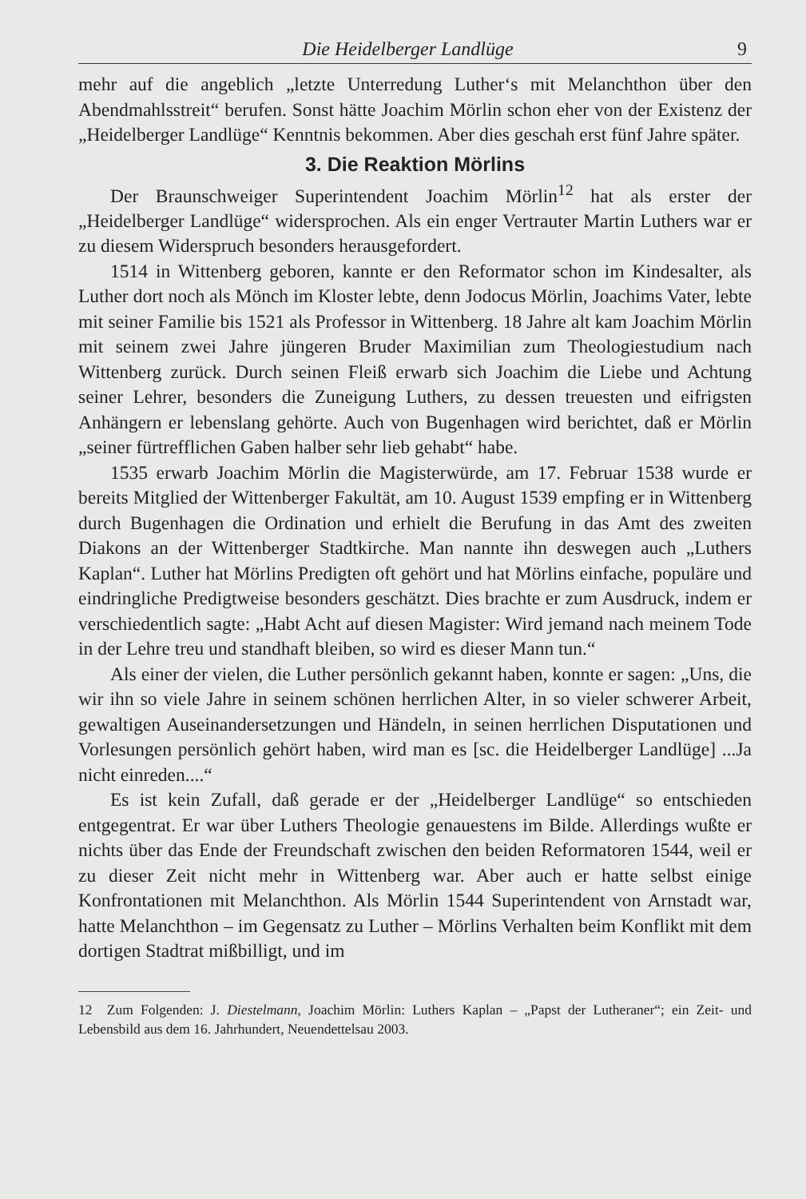Die Heidelberger Landlüge 9
mehr auf die angeblich „letzte Unterredung Luther‘s mit Melanchthon über den Abendmahlsstreit“ berufen. Sonst hätte Joachim Mörlin schon eher von der Existenz der „Heidelberger Landlüge“ Kenntnis bekommen. Aber dies geschah erst fünf Jahre später.
3. Die Reaktion Mörlins
Der Braunschweiger Superintendent Joachim Mörlin<sup>12</sup> hat als erster der „Heidelberger Landlüge“ widersprochen. Als ein enger Vertrauter Martin Luthers war er zu diesem Widerspruch besonders herausgefordert.
1514 in Wittenberg geboren, kannte er den Reformator schon im Kindesalter, als Luther dort noch als Mönch im Kloster lebte, denn Jodocus Mörlin, Joachims Vater, lebte mit seiner Familie bis 1521 als Professor in Wittenberg. 18 Jahre alt kam Joachim Mörlin mit seinem zwei Jahre jüngeren Bruder Maximilian zum Theologiestudium nach Wittenberg zurück. Durch seinen Fleiß erwarb sich Joachim die Liebe und Achtung seiner Lehrer, besonders die Zuneigung Luthers, zu dessen treuesten und eifrigsten Anhängern er lebenslang gehörte. Auch von Bugenhagen wird berichtet, daß er Mörlin „seiner fürtrefflichen Gaben halber sehr lieb gehabt“ habe.
1535 erwarb Joachim Mörlin die Magisterwürde, am 17. Februar 1538 wurde er bereits Mitglied der Wittenberger Fakultät, am 10. August 1539 empfing er in Wittenberg durch Bugenhagen die Ordination und erhielt die Berufung in das Amt des zweiten Diakons an der Wittenberger Stadtkirche. Man nannte ihn deswegen auch „Luthers Kaplan“. Luther hat Mörlins Predigten oft gehört und hat Mörlins einfache, populäre und eindringliche Predigtweise besonders geschätzt. Dies brachte er zum Ausdruck, indem er verschiedentlich sagte: „Habt Acht auf diesen Magister: Wird jemand nach meinem Tode in der Lehre treu und standhaft bleiben, so wird es dieser Mann tun.“
Als einer der vielen, die Luther persönlich gekannt haben, konnte er sagen: „Uns, die wir ihn so viele Jahre in seinem schönen herrlichen Alter, in so vieler schwerer Arbeit, gewaltigen Auseinandersetzungen und Händeln, in seinen herrlichen Disputationen und Vorlesungen persönlich gehört haben, wird man es [sc. die Heidelberger Landlüge] ...Ja nicht einreden....“
Es ist kein Zufall, daß gerade er der „Heidelberger Landlüge“ so entschieden entgegentrat. Er war über Luthers Theologie genauestens im Bilde. Allerdings wußte er nichts über das Ende der Freundschaft zwischen den beiden Reformatoren 1544, weil er zu dieser Zeit nicht mehr in Wittenberg war. Aber auch er hatte selbst einige Konfrontationen mit Melanchthon. Als Mörlin 1544 Superintendent von Arnstadt war, hatte Melanchthon – im Gegensatz zu Luther – Mörlins Verhalten beim Konflikt mit dem dortigen Stadtrat mißbilligt, und im
12 Zum Folgenden: J. Diestelmann, Joachim Mörlin: Luthers Kaplan – „Papst der Lutheraner“; ein Zeit- und Lebensbild aus dem 16. Jahrhundert, Neuendettelsau 2003.